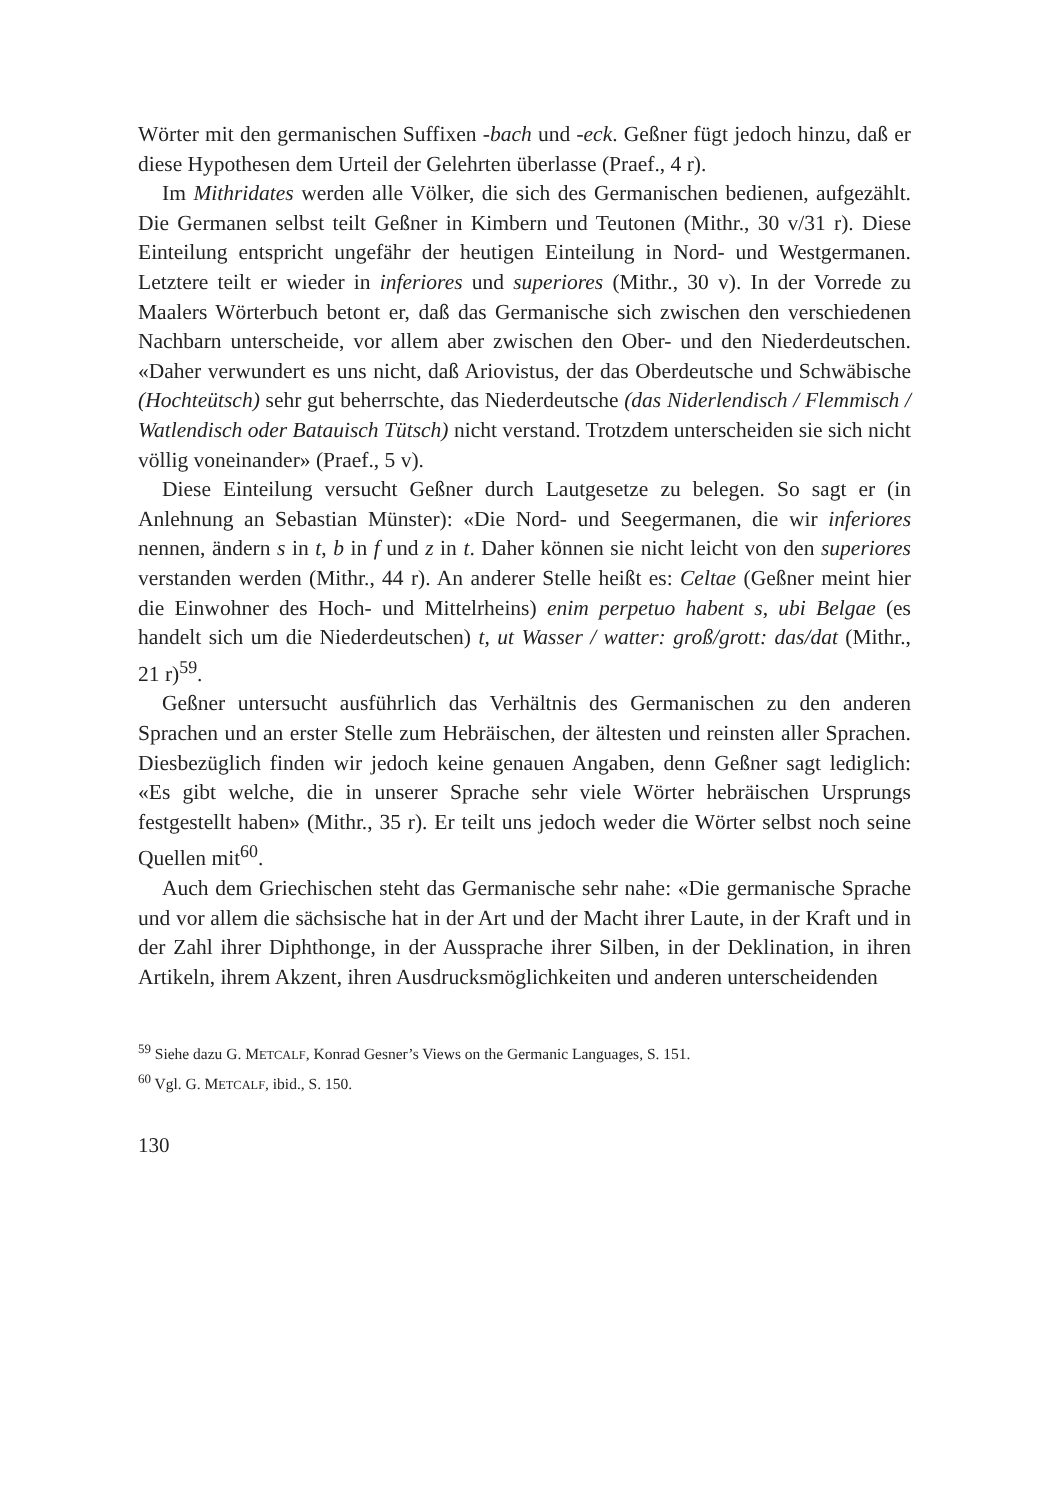Wörter mit den germanischen Suffixen -bach und -eck. Geßner fügt jedoch hinzu, daß er diese Hypothesen dem Urteil der Gelehrten überlasse (Praef., 4 r).
Im Mithridates werden alle Völker, die sich des Germanischen bedienen, aufgezählt. Die Germanen selbst teilt Geßner in Kimbern und Teutonen (Mithr., 30 v/31 r). Diese Einteilung entspricht ungefähr der heutigen Einteilung in Nord- und Westgermanen. Letztere teilt er wieder in inferiores und superiores (Mithr., 30 v). In der Vorrede zu Maalers Wörterbuch betont er, daß das Germanische sich zwischen den verschiedenen Nachbarn unterscheide, vor allem aber zwischen den Ober- und den Niederdeutschen. «Daher verwundert es uns nicht, daß Ariovistus, der das Oberdeutsche und Schwäbische (Hochteütsch) sehr gut beherrschte, das Niederdeutsche (das Niderlendisch / Flemmisch / Watlendisch oder Batauisch Tütsch) nicht verstand. Trotzdem unterscheiden sie sich nicht völlig voneinander» (Praef., 5 v).
Diese Einteilung versucht Geßner durch Lautgesetze zu belegen. So sagt er (in Anlehnung an Sebastian Münster): «Die Nord- und Seegermanen, die wir inferiores nennen, ändern s in t, b in f und z in t. Daher können sie nicht leicht von den superiores verstanden werden (Mithr., 44 r). An anderer Stelle heißt es: Celtae (Geßner meint hier die Einwohner des Hoch- und Mittelrheins) enim perpetuo habent s, ubi Belgae (es handelt sich um die Niederdeutschen) t, ut Wasser / watter: groß/grott: das/dat (Mithr., 21 r)<sup>59</sup>.
Geßner untersucht ausführlich das Verhältnis des Germanischen zu den anderen Sprachen und an erster Stelle zum Hebräischen, der ältesten und reinsten aller Sprachen. Diesbezüglich finden wir jedoch keine genauen Angaben, denn Geßner sagt lediglich: «Es gibt welche, die in unserer Sprache sehr viele Wörter hebräischen Ursprungs festgestellt haben» (Mithr., 35 r). Er teilt uns jedoch weder die Wörter selbst noch seine Quellen mit<sup>60</sup>.
Auch dem Griechischen steht das Germanische sehr nahe: «Die germanische Sprache und vor allem die sächsische hat in der Art und der Macht ihrer Laute, in der Kraft und in der Zahl ihrer Diphthonge, in der Aussprache ihrer Silben, in der Deklination, in ihren Artikeln, ihrem Akzent, ihren Ausdrucksmöglichkeiten und anderen unterscheidenden
<sup>59</sup> Siehe dazu G. METCALF, Konrad Gesner’s Views on the Germanic Languages, S. 151.
<sup>60</sup> Vgl. G. METCALF, ibid., S. 150.
130